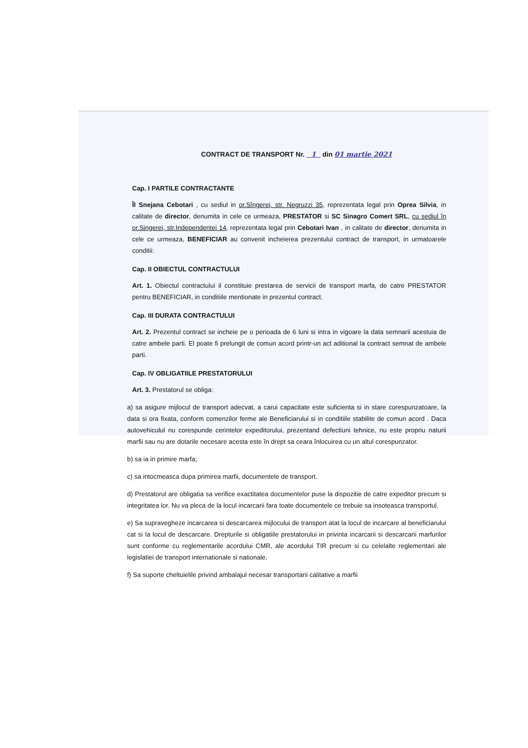CONTRACT DE TRANSPORT Nr. 1 din 01 martie 2021
Cap. I PARTILE CONTRACTANTE
Îl Snejana Cebotari , cu sediul in or.Sîngerei, str. Negruzzi 35, reprezentata legal prin Oprea Silvia, in calitate de director, denumita in cele ce urmeaza, PRESTATOR si SC Sinagro Comert SRL, cu sediul în or.Singerei, str.Independentei 14, reprezentata legal prin Cebotari Ivan , in calitate de director, denumita in cele ce urmeaza, BENEFICIAR au convenit incheierea prezentului contract de transport, in urmatoarele conditii:
Cap. II OBIECTUL CONTRACTULUI
Art. 1. Obiectul contractului il constituie prestarea de servicii de transport marfa, de catre PRESTATOR pentru BENEFICIAR, in conditiile mentionate in prezentul contract.
Cap. III DURATA CONTRACTULUI
Art. 2. Prezentul contract se incheie pe o perioada de 6 luni si intra in vigoare la data semnarii acestuia de catre ambele parti. El poate fi prelungit de comun acord printr-un act aditional la contract semnat de ambele parti.
Cap. IV OBLIGATIILE PRESTATORULUI
Art. 3. Prestatorul se obliga:
a) sa asigure mijlocul de transport adecvat, a carui capacitate este suficienta si in stare corespunzatoare, la data si ora fixata, conform comenzilor ferme ale Beneficiarului si in conditiile stabilite de comun acord . Daca autovehiculul nu corespunde cerintelor expeditorului, prezentand defectiuni tehnice, nu este propriu naturii marfii sau nu are dotarile necesare acesta este în drept sa ceara înlocuirea cu un altul corespunzator.
b) sa ia in primire marfa;
c) sa intocmeasca dupa primirea marfii, documentele de transport.
d) Prestatorul are obligatia sa verifice exactitatea documentelor puse la dispozitie de catre expeditor precum si integritatea lor. Nu va pleca de la locul incarcarii fara toate documentele ce trebuie sa insoteasca transportul.
e) Sa supravegheze incarcarea si descarcarea mijlocului de transport atat la locul de incarcare al beneficiarului cat si la locul de descarcare. Drepturile si obligatiile prestatorului in privinta incarcarii si descarcarii marfurilor sunt conforme cu reglementarile acordului CMR, ale acordului TIR precum si cu celelalte reglementari ale legislatiei de transport internationale si nationale.
f) Sa suporte cheltuielile privind ambalajul necesar transportarii calitative a marfii